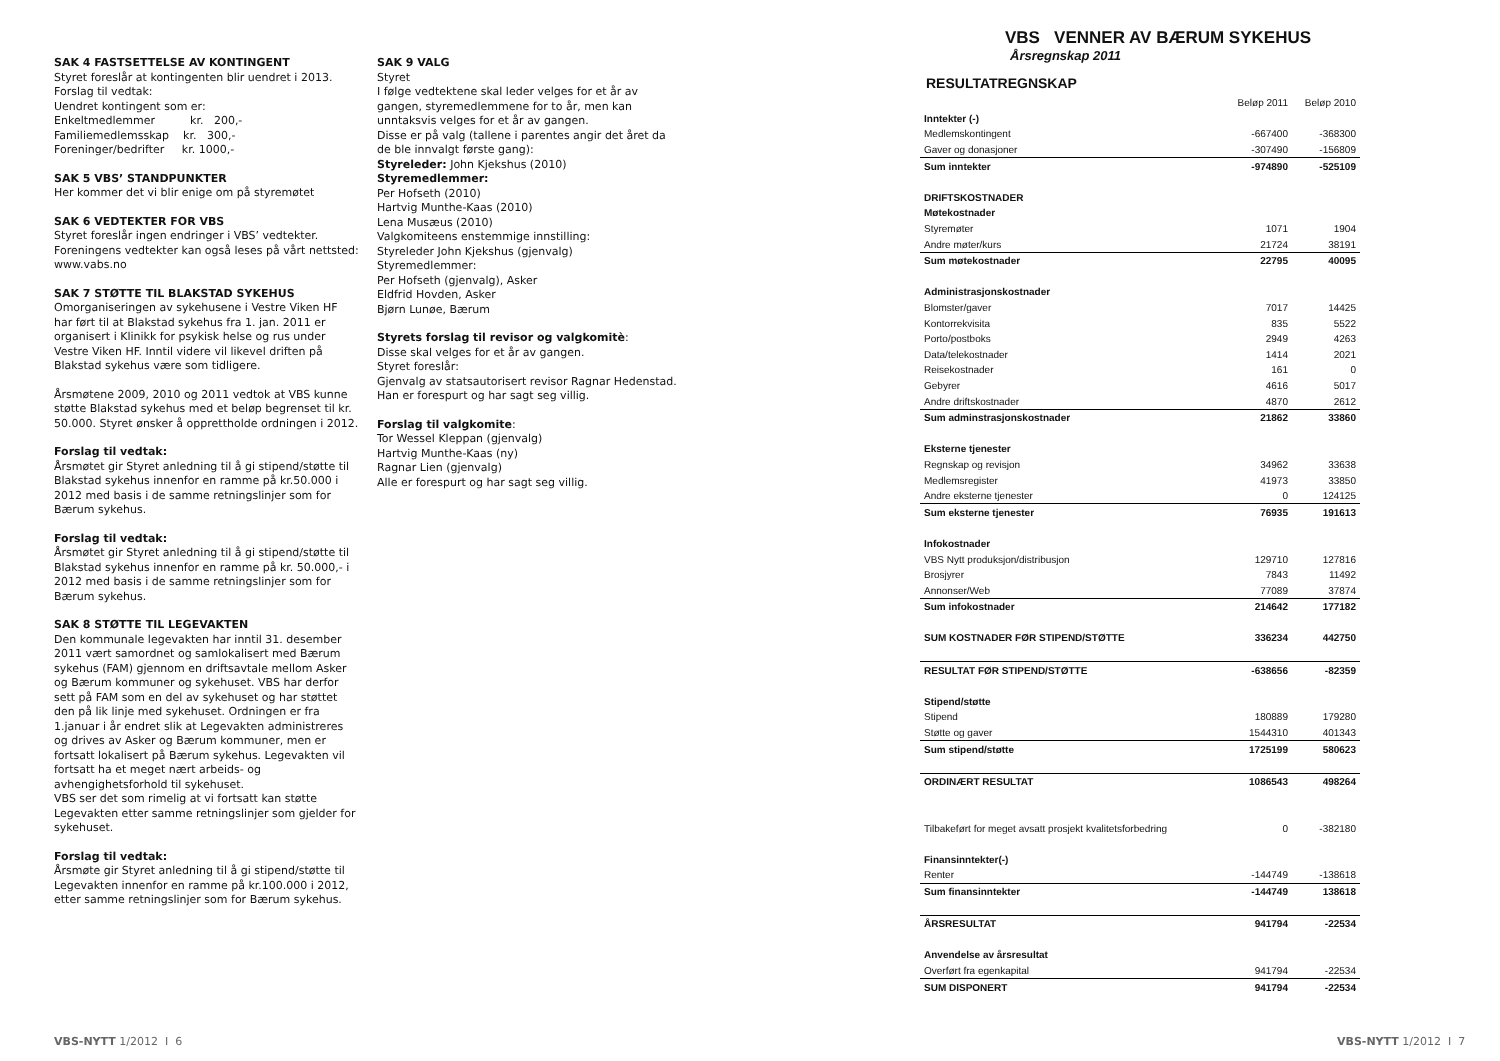SAK 4 FASTSETTELSE AV KONTINGENT
Styret foreslår at kontingenten blir uendret i 2013.
Forslag til vedtak:
Uendret kontingent som er:
Enkeltmedlemmer kr. 200,-
Familiemedlemsskap kr. 300,-
Foreninger/bedrifter kr. 1000,-
SAK 5 VBS’ STANDPUNKTER
Her kommer det vi blir enige om på styremøtet
SAK 6 VEDTEKTER FOR VBS
Styret foreslår ingen endringer i VBS’ vedtekter. Foreningens vedtekter kan også leses på vårt nettsted: www.vabs.no
SAK 7 STØTTE TIL BLAKSTAD SYKEHUS
Omorganiseringen av sykehusene i Vestre Viken HF har ført til at Blakstad sykehus fra 1. jan. 2011 er organisert i Klinikk for psykisk helse og rus under Vestre Viken HF. Inntil videre vil likevel driften på Blakstad sykehus være som tidligere.
Årsmøtene 2009, 2010 og 2011 vedtok at VBS kunne støtte Blakstad sykehus med et beløp begrenset til kr. 50.000. Styret ønsker å opprettholde ordningen i 2012.
Forslag til vedtak:
Årsmøtet gir Styret anledning til å gi stipend/støtte til Blakstad sykehus innenfor en ramme på kr.50.000 i 2012 med basis i de samme retningslinjer som for Bærum sykehus.
Forslag til vedtak:
Årsmøtet gir Styret anledning til å gi stipend/støtte til Blakstad sykehus innenfor en ramme på kr. 50.000,- i 2012 med basis i de samme retningslinjer som for Bærum sykehus.
SAK 8 STØTTE TIL LEGEVAKTEN
Den kommunale legevakten har inntil 31. desember 2011 vært samordnet og samlokalisert med Bærum sykehus (FAM) gjennom en driftsavtale mellom Asker og Bærum kommuner og sykehuset. VBS har derfor sett på FAM som en del av sykehuset og har støttet den på lik linje med sykehuset. Ordningen er fra 1.januar i år endret slik at Legevakten administreres og drives av Asker og Bærum kommuner, men er fortsatt lokalisert på Bærum sykehus. Legevakten vil fortsatt ha et meget nært arbeids- og avhengighetsforhold til sykehuset.
VBS ser det som rimelig at vi fortsatt kan støtte Legevakten etter samme retningslinjer som gjelder for sykehuset.
Forslag til vedtak:
Årsmøte gir Styret anledning til å gi stipend/støtte til Legevakten innenfor en ramme på kr.100.000 i 2012, etter samme retningslinjer som for Bærum sykehus.
SAK 9 VALG
Styret
I følge vedtektene skal leder velges for et år av gangen, styremedlemmene for to år, men kan unntaksvis velges for et år av gangen.
Disse er på valg (tallene i parentes angir det året da de ble innvalgt første gang):
Styreleder: John Kjekshus (2010)
Styremedlemmer:
Per Hofseth (2010)
Hartvig Munthe-Kaas (2010)
Lena Musæus (2010)
Valgkomiteens enstemmige innstilling:
Styreleder John Kjekshus (gjenvalg)
Styremedlemmer:
Per Hofseth (gjenvalg), Asker
Eldfrid Hovden, Asker
Bjørn Lunøe, Bærum
Styrets forslag til revisor og valgkomitè:
Disse skal velges for et år av gangen.
Styret foreslår:
Gjenvalg av statsautorisert revisor Ragnar Hedenstad.
Han er forespurt og har sagt seg villig.
Forslag til valgkomite:
Tor Wessel Kleppan (gjenvalg)
Hartvig Munthe-Kaas (ny)
Ragnar Lien (gjenvalg)
Alle er forespurt og har sagt seg villig.
VBS VENNER AV BÆRUM SYKEHUS
Årsregnskap 2011
RESULTATREGNSKAP
| | Beløp 2011 | Beløp 2010 |
| --- | --- | --- |
| Inntekter (-) | | |
| Medlemskontingent | -667400 | -368300 |
| Gaver og donasjoner | -307490 | -156809 |
| Sum inntekter | -974890 | -525109 |
| DRIFTSKOSTNADER | | |
| Møtekostnader | | |
| Styremøter | 1071 | 1904 |
| Andre møter/kurs | 21724 | 38191 |
| Sum møtekostnader | 22795 | 40095 |
| Administrasjonskostnader | | |
| Blomster/gaver | 7017 | 14425 |
| Kontorrekvisita | 835 | 5522 |
| Porto/postboks | 2949 | 4263 |
| Data/telekostnader | 1414 | 2021 |
| Reisekostnader | 161 | 0 |
| Gebyrer | 4616 | 5017 |
| Andre driftskostnader | 4870 | 2612 |
| Sum adminstrasjonskostnader | 21862 | 33860 |
| Eksterne tjenester | | |
| Regnskap og revisjon | 34962 | 33638 |
| Medlemsregister | 41973 | 33850 |
| Andre eksterne tjenester | 0 | 124125 |
| Sum eksterne tjenester | 76935 | 191613 |
| Infokostnader | | |
| VBS Nytt produksjon/distribusjon | 129710 | 127816 |
| Brosjyrer | 7843 | 11492 |
| Annonser/Web | 77089 | 37874 |
| Sum infokostnader | 214642 | 177182 |
| SUM KOSTNADER FØR STIPEND/STØTTE | 336234 | 442750 |
| RESULTAT FØR STIPEND/STØTTE | -638656 | -82359 |
| Stipend/støtte | | |
| Stipend | 180889 | 179280 |
| Støtte og gaver | 1544310 | 401343 |
| Sum stipend/støtte | 1725199 | 580623 |
| ORDINÆRT RESULTAT | 1086543 | 498264 |
| Tilbakeført for meget avsatt prosjekt kvalitetsforbedring | 0 | -382180 |
| Finansinntekter(-) | | |
| Renter | -144749 | -138618 |
| Sum finansinntekter | -144749 | 138618 |
| ÅRSRESULTAT | 941794 | -22534 |
| Anvendelse av årsresultat | | |
| Overført fra egenkapital | 941794 | -22534 |
| SUM DISPONERT | 941794 | -22534 |
VBS-NYTT 1/2012 I 6 VBS-NYTT 1/2012 I 7